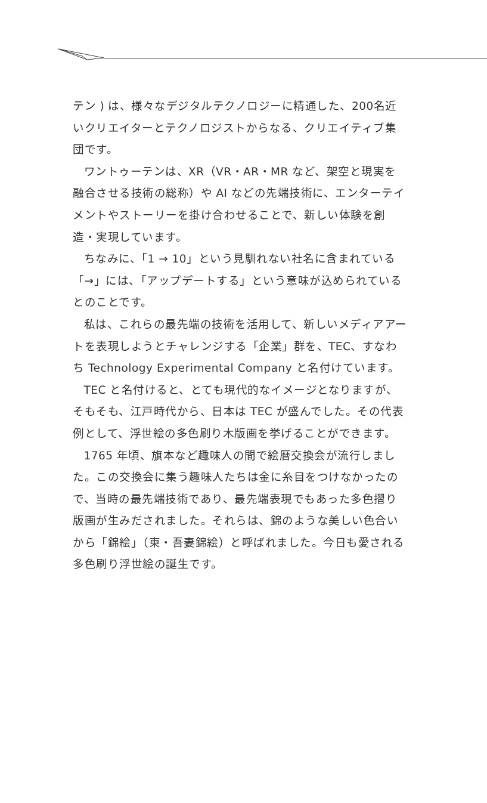テン ) は、様々なデジタルテクノロジーに精通した、200名近いクリエイターとテクノロジストからなる、クリエイティブ集団です。
ワントゥーテンは、XR（VR・AR・MR など、架空と現実を融合させる技術の総称）や AI などの先端技術に、エンターテイメントやストーリーを掛け合わせることで、新しい体験を創造・実現しています。
ちなみに、「1 → 10」という見馴れない社名に含まれている「→」には、「アップデートする」という意味が込められているとのことです。
私は、これらの最先端の技術を活用して、新しいメディアアートを表現しようとチャレンジする「企業」群を、TEC、すなわち Technology Experimental Company と名付けています。
TEC と名付けると、とても現代的なイメージとなりますが、そもそも、江戸時代から、日本は TEC が盛んでした。その代表例として、浮世絵の多色刷り木版画を挙げることができます。
1765 年頃、旗本など趣味人の間で絵暦交換会が流行しました。この交換会に集う趣味人たちは金に糸目をつけなかったので、当時の最先端技術であり、最先端表現でもあった多色摺り版画が生みだされました。それらは、錦のような美しい色合いから「錦絵」（東・吾妻錦絵）と呼ばれました。今日も愛される多色刷り浮世絵の誕生です。